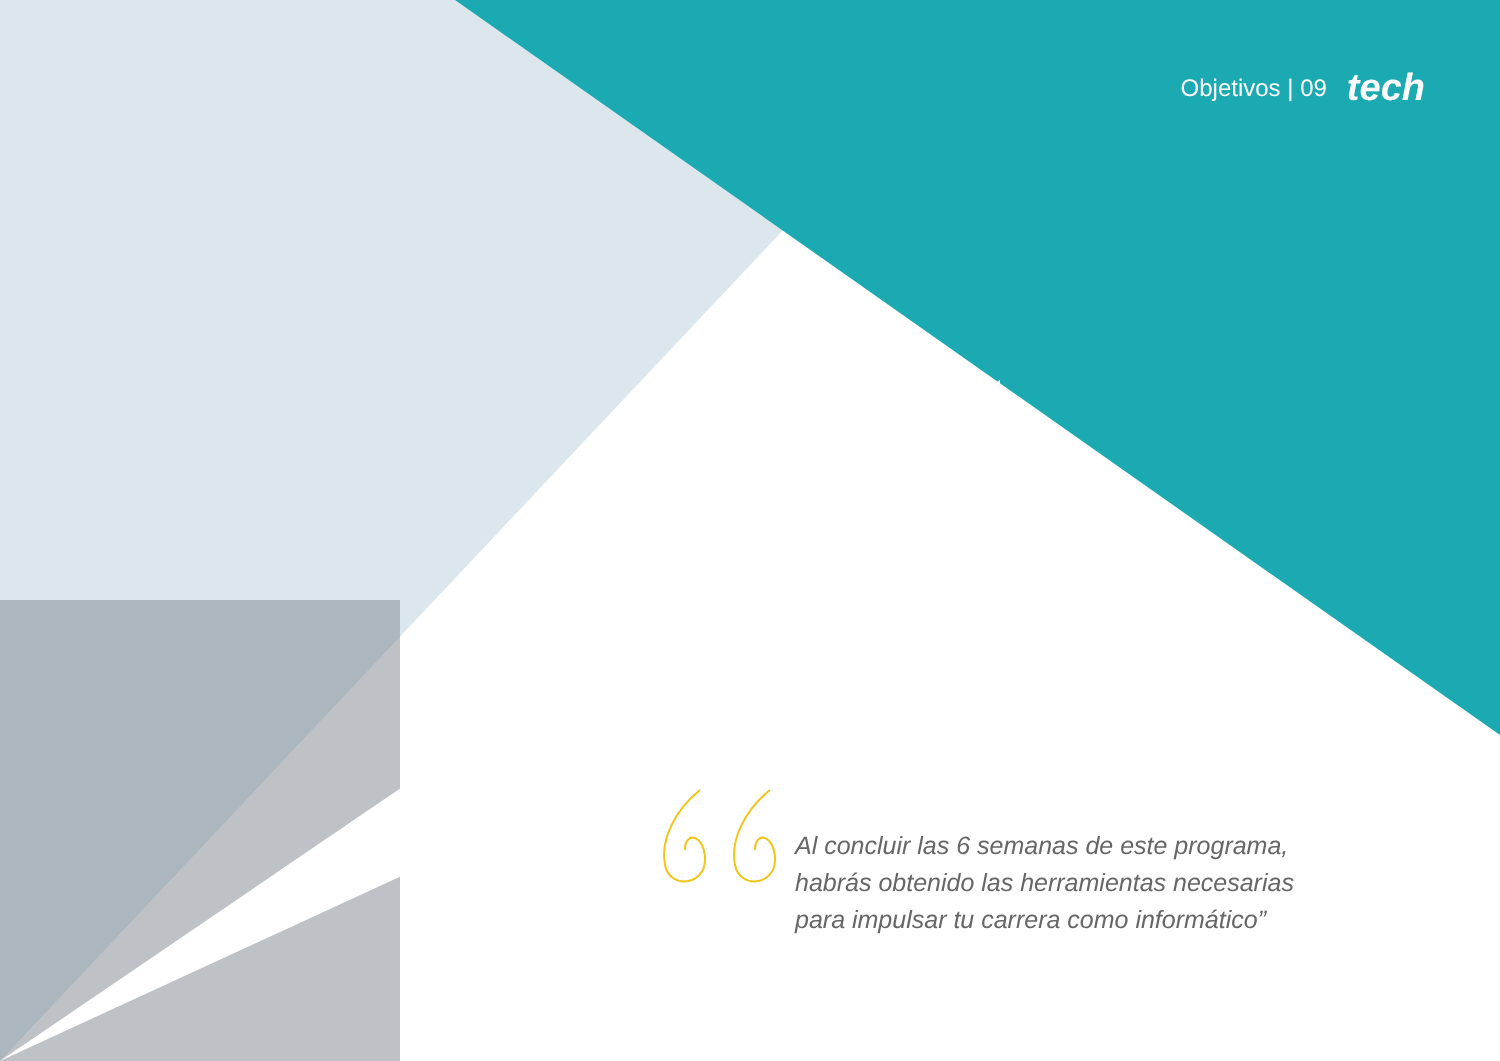Objetivos | 09 tech
Al concluir las 6 semanas de este programa, habrás obtenido las herramientas necesarias para impulsar tu carrera como informático”